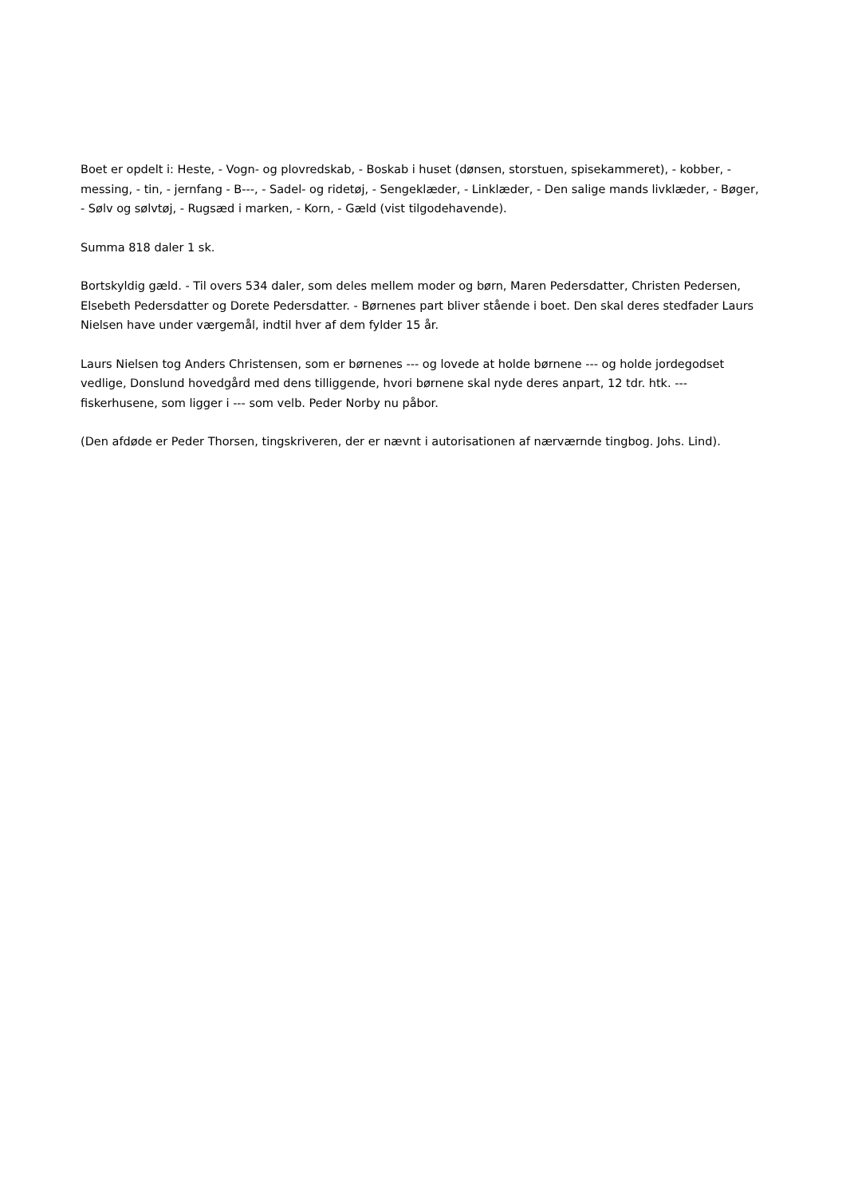Boet er opdelt i: Heste, - Vogn- og plovredskab, - Boskab i huset (dønsen, storstuen, spisekammeret), - kobber, - messing, - tin, - jernfang - B---, - Sadel- og ridetøj, - Sengeklæder, - Linklæder, - Den salige mands livklæder, - Bøger, - Sølv og sølvtøj, - Rugsæd i marken, - Korn, - Gæld (vist tilgodehavende).
Summa 818 daler 1 sk.
Bortskyldig gæld. - Til overs 534 daler, som deles mellem moder og børn, Maren Pedersdatter, Christen Pedersen, Elsebeth Pedersdatter og Dorete Pedersdatter. - Børnenes part bliver stående i boet. Den skal deres stedfader Laurs Nielsen have under værgemål, indtil hver af dem fylder 15 år.
Laurs Nielsen tog Anders Christensen, som er børnenes --- og lovede at holde børnene --- og holde jordegodset vedlige, Donslund hovedgård med dens tilliggende, hvori børnene skal nyde deres anpart, 12 tdr. htk. --- fiskerhusene, som ligger i --- som velb. Peder Norby nu påbor.
(Den afdøde er Peder Thorsen, tingskriveren, der er nævnt i autorisationen af nærværnde tingbog. Johs. Lind).